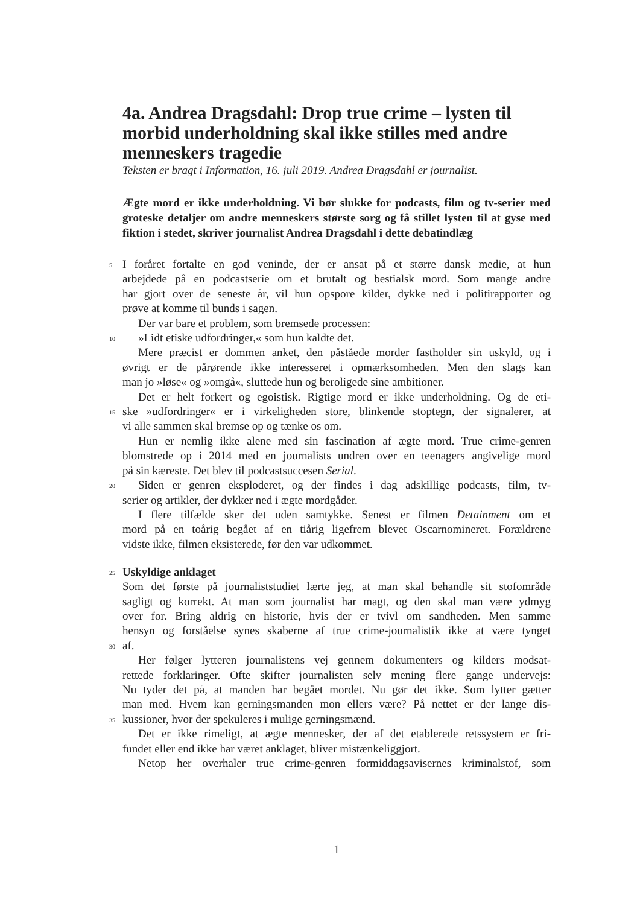4a. Andrea Dragsdahl: Drop true crime – lysten til morbid underholdning skal ikke stilles med andre menneskers tragedie
Teksten er bragt i Information, 16. juli 2019. Andrea Dragsdahl er journalist.
Ægte mord er ikke underholdning. Vi bør slukke for podcasts, film og tv-serier med groteske detaljer om andre menneskers største sorg og få stillet lysten til at gyse med fiktion i stedet, skriver journalist Andrea Dragsdahl i dette debatindlæg
5 I foråret fortalte en god veninde, der er ansat på et større dansk medie, at hun
arbejdede på en podcastserie om et brutalt og bestialsk mord. Som mange andre
har gjort over de seneste år, vil hun opspore kilder, dykke ned i politirapporter og
prøve at komme til bunds i sagen.
Der var bare et problem, som bremsede processen:
10 »Lidt etiske udfordringer,« som hun kaldte det.
Mere præcist er dommen anket, den påståede morder fastholder sin uskyld, og i
øvrigt er de pårørende ikke interesseret i opmærksomheden. Men den slags kan
man jo »løse« og »omgå«, sluttede hun og beroligede sine ambitioner.
Det er helt forkert og egoistisk. Rigtige mord er ikke underholdning. Og de eti-
15 ske »udfordringer« er i virkeligheden store, blinkende stoptegn, der signalerer, at
vi alle sammen skal bremse op og tænke os om.
Hun er nemlig ikke alene med sin fascination af ægte mord. True crime-genren
blomstrede op i 2014 med en journalists undren over en teenagers angivelige mord
på sin kæreste. Det blev til podcastsuccesen Serial.
20 Siden er genren eksploderet, og der findes i dag adskillige podcasts, film, tv-
serier og artikler, der dykker ned i ægte mordgåder.
I flere tilfælde sker det uden samtykke. Senest er filmen Detainment om et
mord på en toårig begået af en tiårig ligefrem blevet Oscarnomineret. Forældrene
vidste ikke, filmen eksisterede, før den var udkommet.
25 Uskyldige anklaget
Som det første på journaliststudiet lærte jeg, at man skal behandle sit stofområde
sagligt og korrekt. At man som journalist har magt, og den skal man være ydmyg
over for. Bring aldrig en historie, hvis der er tvivl om sandheden. Men samme
hensyn og forståelse synes skaberne af true crime-journalistik ikke at være tynget
30 af.
Her følger lytteren journalistens vej gennem dokumenters og kilders modsat-
rettede forklaringer. Ofte skifter journalisten selv mening flere gange undervejs:
Nu tyder det på, at manden har begået mordet. Nu gør det ikke. Som lytter gætter
man med. Hvem kan gerningsmanden mon ellers være? På nettet er der lange dis-
35 kussioner, hvor der spekuleres i mulige gerningsmænd.
Det er ikke rimeligt, at ægte mennesker, der af det etablerede retssystem er fri-
fundet eller end ikke har været anklaget, bliver mistænkeliggjort.
Netop her overhaler true crime-genren formiddagsavisernes kriminalstof, som
1